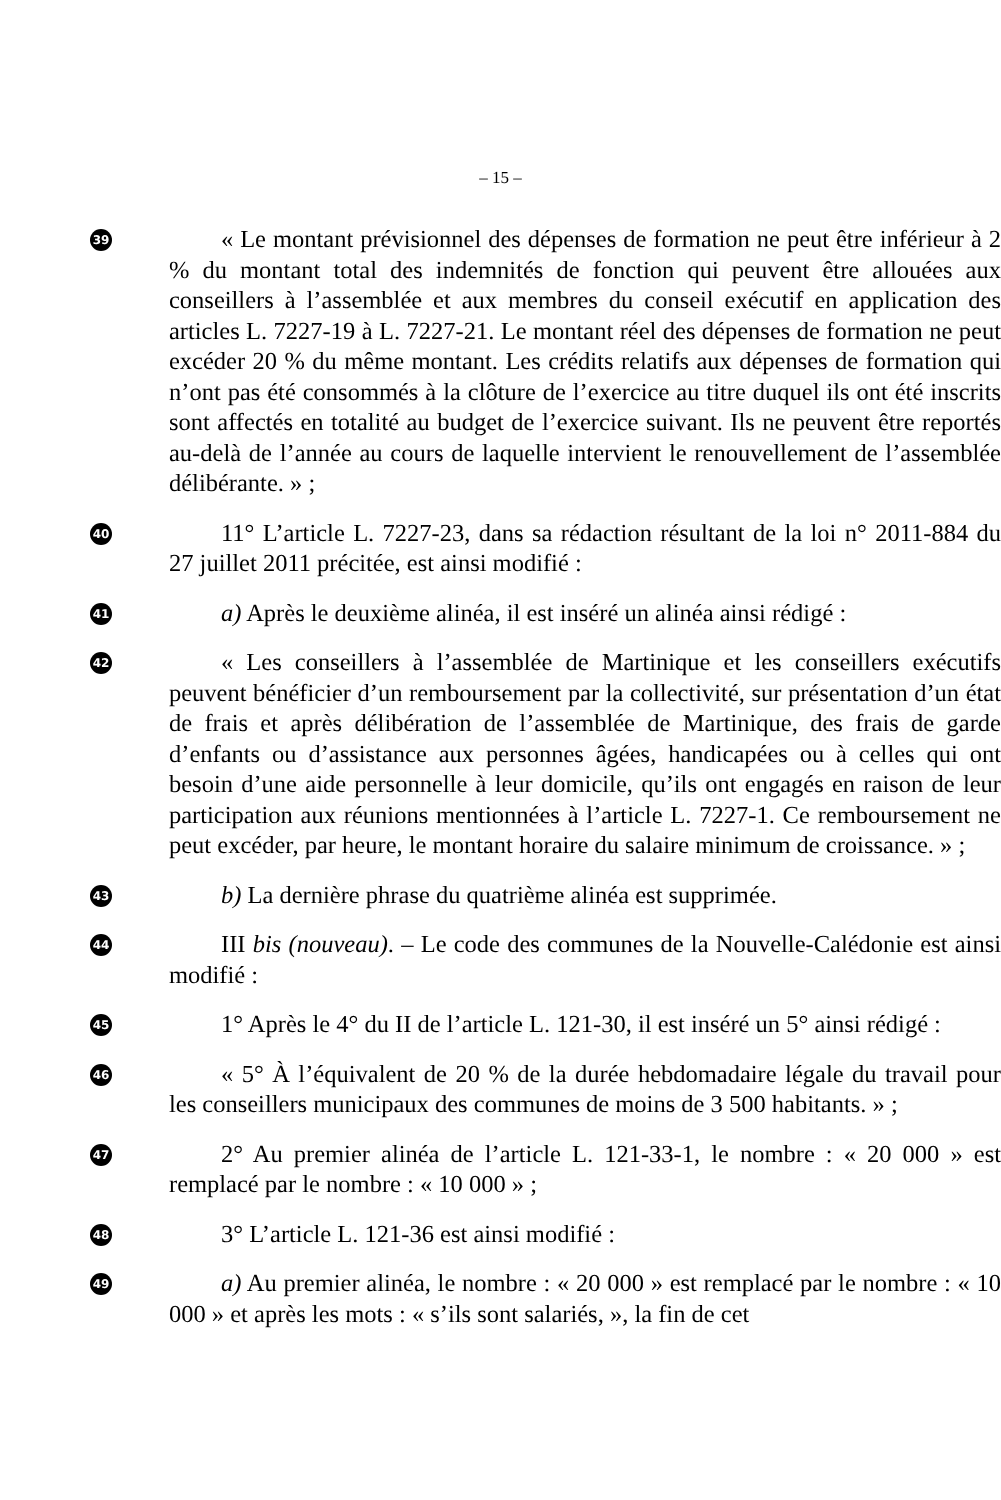– 15 –
39
« Le montant prévisionnel des dépenses de formation ne peut être inférieur à 2 % du montant total des indemnités de fonction qui peuvent être allouées aux conseillers à l’assemblée et aux membres du conseil exécutif en application des articles L. 7227-19 à L. 7227-21. Le montant réel des dépenses de formation ne peut excéder 20 % du même montant. Les crédits relatifs aux dépenses de formation qui n’ont pas été consommés à la clôture de l’exercice au titre duquel ils ont été inscrits sont affectés en totalité au budget de l’exercice suivant. Ils ne peuvent être reportés au-delà de l’année au cours de laquelle intervient le renouvellement de l’assemblée délibérante. » ;
40
11° L’article L. 7227-23, dans sa rédaction résultant de la loi n° 2011-884 du 27 juillet 2011 précitée, est ainsi modifié :
41
a) Après le deuxième alinéa, il est inséré un alinéa ainsi rédigé :
42
« Les conseillers à l’assemblée de Martinique et les conseillers exécutifs peuvent bénéficier d’un remboursement par la collectivité, sur présentation d’un état de frais et après délibération de l’assemblée de Martinique, des frais de garde d’enfants ou d’assistance aux personnes âgées, handicapées ou à celles qui ont besoin d’une aide personnelle à leur domicile, qu’ils ont engagés en raison de leur participation aux réunions mentionnées à l’article L. 7227-1. Ce remboursement ne peut excéder, par heure, le montant horaire du salaire minimum de croissance. » ;
43
b) La dernière phrase du quatrième alinéa est supprimée.
44
III bis (nouveau). – Le code des communes de la Nouvelle-Calédonie est ainsi modifié :
45
1° Après le 4° du II de l’article L. 121-30, il est inséré un 5° ainsi rédigé :
46
« 5° À l’équivalent de 20 % de la durée hebdomadaire légale du travail pour les conseillers municipaux des communes de moins de 3 500 habitants. » ;
47
2° Au premier alinéa de l’article L. 121-33-1, le nombre : « 20 000 » est remplacé par le nombre : « 10 000 » ;
48
3° L’article L. 121-36 est ainsi modifié :
49
a) Au premier alinéa, le nombre : « 20 000 » est remplacé par le nombre : « 10 000 » et après les mots : « s’ils sont salariés, », la fin de cet